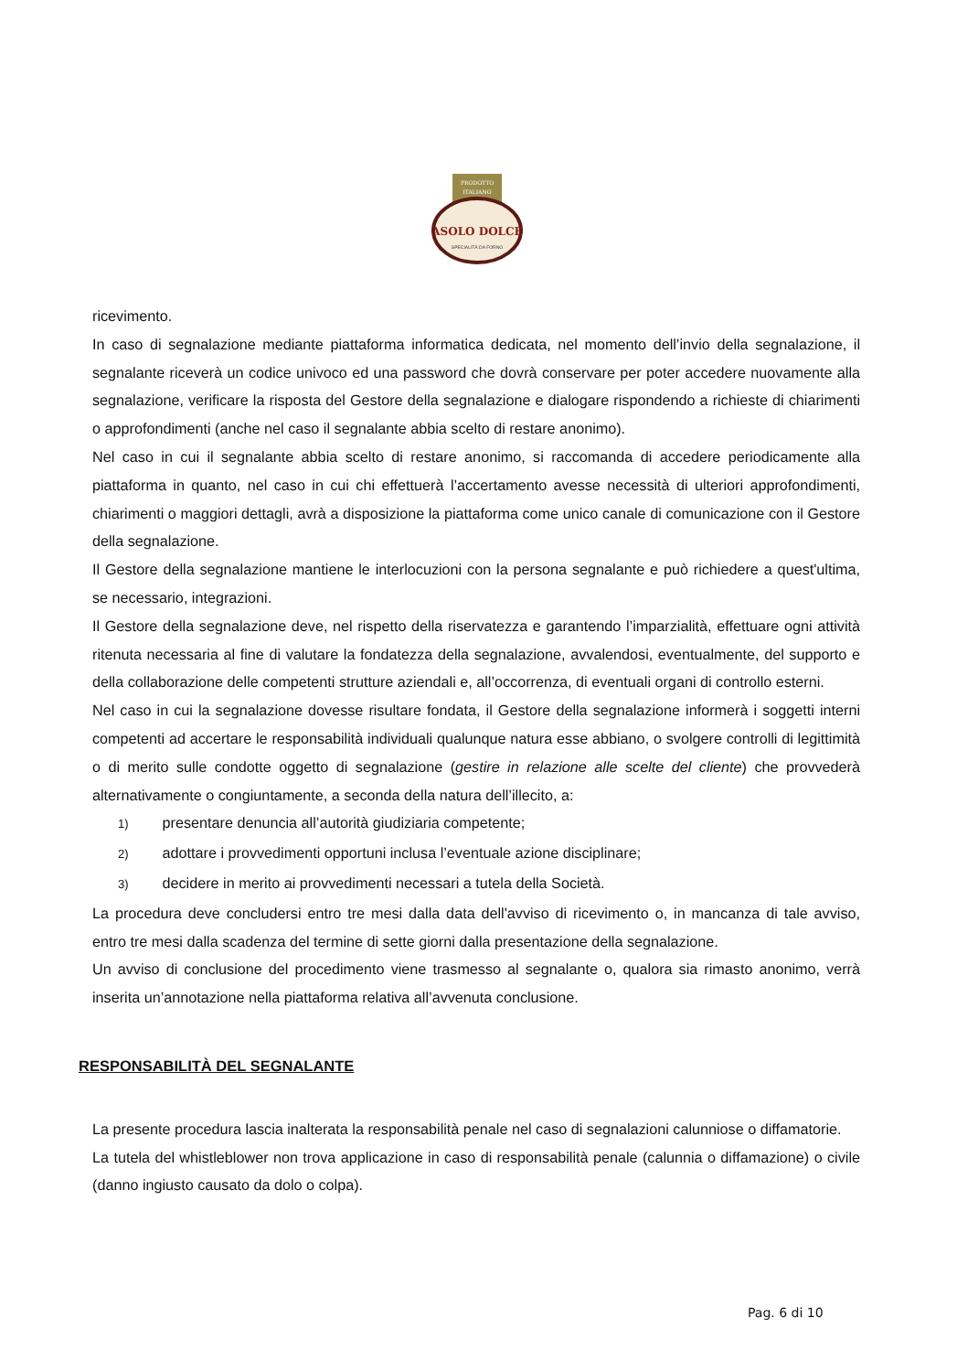PRODOTTO
ITALIANO
ASOLO DOLCE
SPECIALITÀ DA FORNO
ricevimento.
In caso di segnalazione mediante piattaforma informatica dedicata, nel momento dell’invio della segnalazione, il segnalante riceverà un codice univoco ed una password che dovrà conservare per poter accedere nuovamente alla segnalazione, verificare la risposta del Gestore della segnalazione e dialogare rispondendo a richieste di chiarimenti o approfondimenti (anche nel caso il segnalante abbia scelto di restare anonimo).
Nel caso in cui il segnalante abbia scelto di restare anonimo, si raccomanda di accedere periodicamente alla piattaforma in quanto, nel caso in cui chi effettuerà l’accertamento avesse necessità di ulteriori approfondimenti, chiarimenti o maggiori dettagli, avrà a disposizione la piattaforma come unico canale di comunicazione con il Gestore della segnalazione.
Il Gestore della segnalazione mantiene le interlocuzioni con la persona segnalante e può richiedere a quest'ultima, se necessario, integrazioni.
Il Gestore della segnalazione deve, nel rispetto della riservatezza e garantendo l’imparzialità, effettuare ogni attività ritenuta necessaria al fine di valutare la fondatezza della segnalazione, avvalendosi, eventualmente, del supporto e della collaborazione delle competenti strutture aziendali e, all’occorrenza, di eventuali organi di controllo esterni.
Nel caso in cui la segnalazione dovesse risultare fondata, il Gestore della segnalazione informerà i soggetti interni competenti ad accertare le responsabilità individuali qualunque natura esse abbiano, o svolgere controlli di legittimità o di merito sulle condotte oggetto di segnalazione (gestire in relazione alle scelte del cliente) che provvederà alternativamente o congiuntamente, a seconda della natura dell’illecito, a:
1) presentare denuncia all’autorità giudiziaria competente;
2) adottare i provvedimenti opportuni inclusa l’eventuale azione disciplinare;
3) decidere in merito ai provvedimenti necessari a tutela della Società.
La procedura deve concludersi entro tre mesi dalla data dell'avviso di ricevimento o, in mancanza di tale avviso, entro tre mesi dalla scadenza del termine di sette giorni dalla presentazione della segnalazione.
Un avviso di conclusione del procedimento viene trasmesso al segnalante o, qualora sia rimasto anonimo, verrà inserita un’annotazione nella piattaforma relativa all’avvenuta conclusione.
RESPONSABILITÀ DEL SEGNALANTE
La presente procedura lascia inalterata la responsabilità penale nel caso di segnalazioni calunniose o diffamatorie.
La tutela del whistleblower non trova applicazione in caso di responsabilità penale (calunnia o diffamazione) o civile (danno ingiusto causato da dolo o colpa).
Pag. 6 di 10